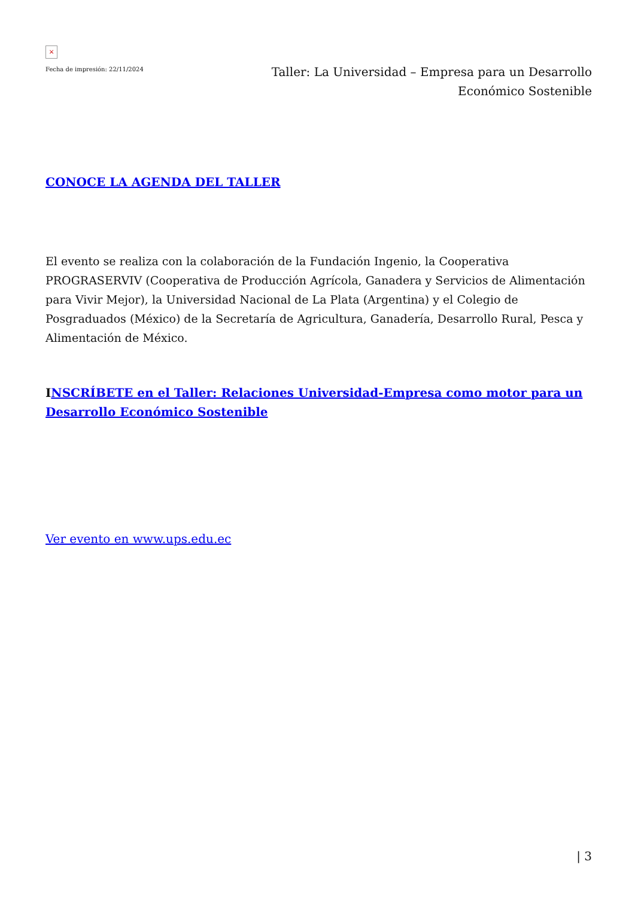×
Fecha de impresión: 22/11/2024
Taller: La Universidad – Empresa para un Desarrollo Económico Sostenible
CONOCE LA AGENDA DEL TALLER
El evento se realiza con la colaboración de la Fundación Ingenio, la Cooperativa PROGRASERVIV (Cooperativa de Producción Agrícola, Ganadera y Servicios de Alimentación para Vivir Mejor), la Universidad Nacional de La Plata (Argentina) y el Colegio de Posgraduados (México) de la Secretaría de Agricultura, Ganadería, Desarrollo Rural, Pesca y Alimentación de México.
INSCRÍBETE en el Taller: Relaciones Universidad-Empresa como motor para un Desarrollo Económico Sostenible
Ver evento en www.ups.edu.ec
| 3